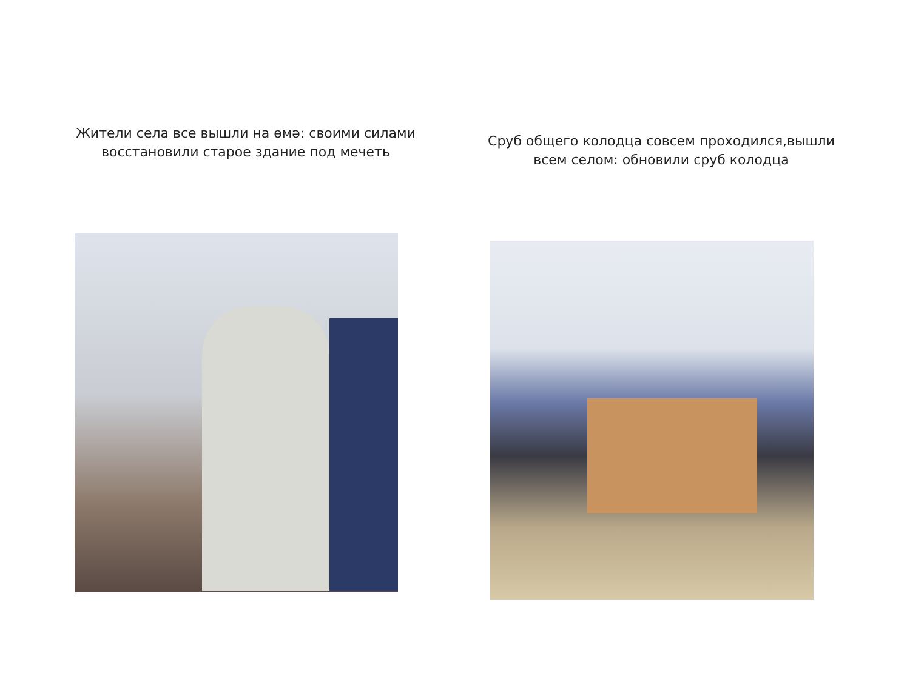Жители села все вышли на өмә: своими силами
восстановили старое здание под мечеть
Сруб общего колодца совсем проходился,вышли
всем селом: обновили сруб колодца